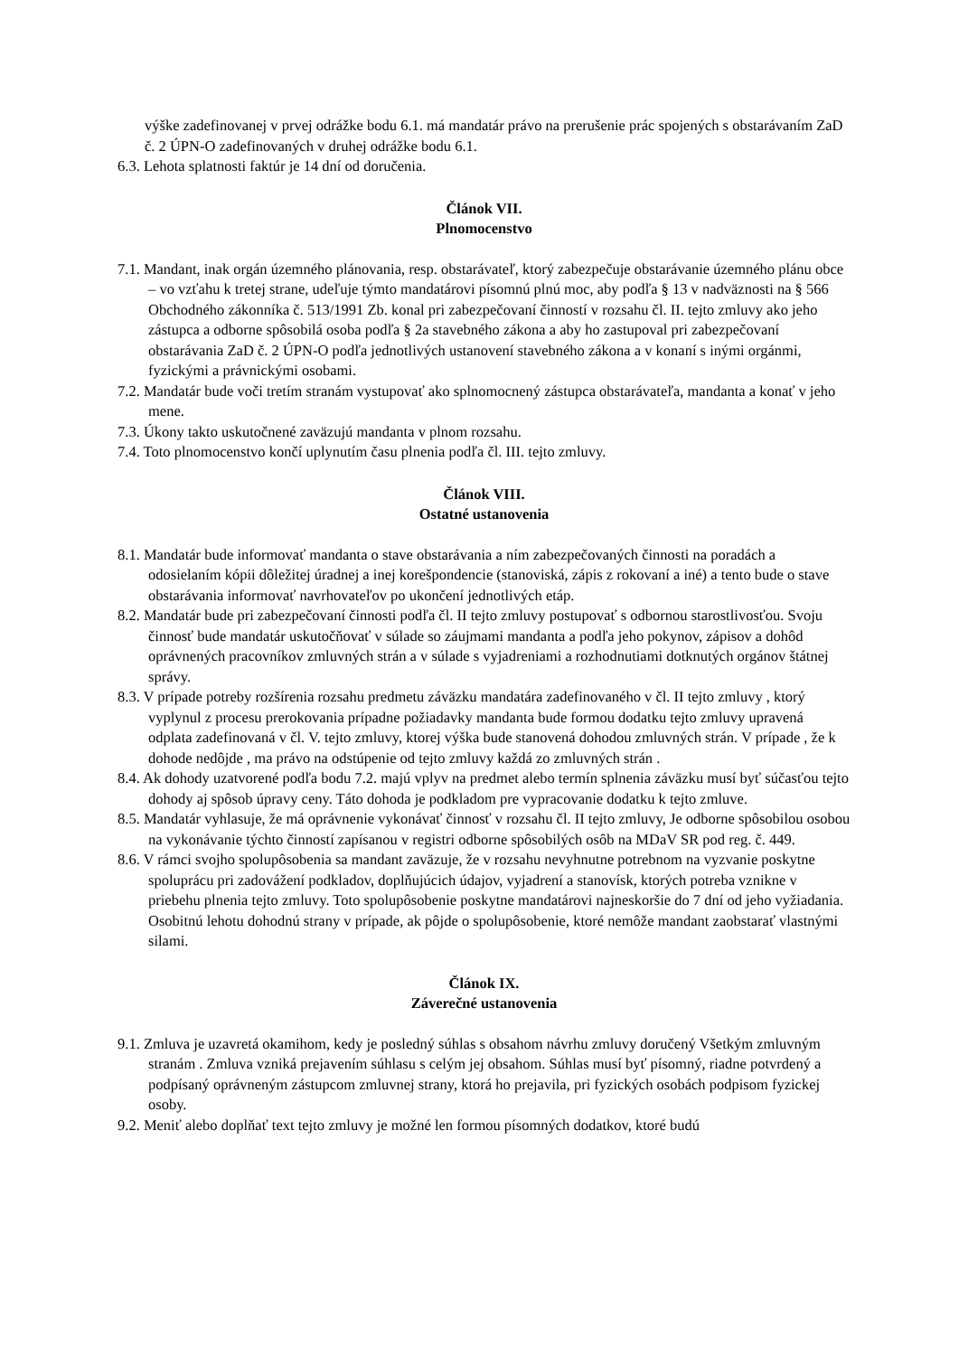výške zadefinovanej v prvej odrážke bodu 6.1. má mandatár právo na prerušenie prác spojených s obstarávaním ZaD č. 2 ÚPN-O zadefinovaných v druhej odrážke bodu 6.1.
6.3. Lehota splatnosti faktúr je 14 dní od doručenia.
Článok VII.
Plnomocenstvo
7.1. Mandant, inak orgán územného plánovania, resp. obstarávateľ, ktorý zabezpečuje obstarávanie územného plánu obce – vo vzťahu k tretej strane, udeľuje týmto mandatárovi písomnú plnú moc, aby podľa § 13 v nadväznosti na § 566 Obchodného zákonníka č. 513/1991 Zb. konal pri zabezpečovaní činností v rozsahu čl. II. tejto zmluvy ako jeho zástupca a odborne spôsobilá osoba podľa § 2a stavebného zákona a aby ho zastupoval pri zabezpečovaní obstarávania ZaD č. 2 ÚPN-O podľa jednotlivých ustanovení stavebného zákona a v konaní s inými orgánmi, fyzickými a právnickými osobami.
7.2. Mandatár bude voči tretím stranám vystupovať ako splnomocnený zástupca obstarávateľa, mandanta a konať v jeho mene.
7.3. Úkony takto uskutočnené zaväzujú mandanta v plnom rozsahu.
7.4. Toto plnomocenstvo končí uplynutím času plnenia podľa čl. III. tejto zmluvy.
Článok VIII.
Ostatné ustanovenia
8.1. Mandatár bude informovať mandanta o stave obstarávania a ním zabezpečovaných činnosti na poradách a odosielaním kópii dôležitej úradnej a inej korešpondencie (stanoviská, zápis z rokovaní a iné) a tento bude o stave obstarávania informovať navrhovateľov po ukončení jednotlivých etáp.
8.2. Mandatár bude pri zabezpečovaní činnosti podľa čl. II tejto zmluvy postupovať s odbornou starostlivosťou. Svoju činnosť bude mandatár uskutočňovať v súlade so záujmami mandanta a podľa jeho pokynov, zápisov a dohôd oprávnených pracovníkov zmluvných strán a v súlade s vyjadreniami a rozhodnutiami dotknutých orgánov štátnej správy.
8.3. V prípade potreby rozšírenia rozsahu predmetu záväzku mandatára zadefinovaného v čl. II tejto zmluvy , ktorý vyplynul z procesu prerokovania prípadne požiadavky mandanta bude formou dodatku tejto zmluvy upravená odplata zadefinovaná v čl. V. tejto zmluvy, ktorej výška bude stanovená dohodou zmluvných strán. V prípade , že k dohode nedôjde , ma právo na odstúpenie od tejto zmluvy každá zo zmluvných strán .
8.4. Ak dohody uzatvorené podľa bodu 7.2. majú vplyv na predmet alebo termín splnenia záväzku musí byť súčasťou tejto dohody aj spôsob úpravy ceny. Táto dohoda je podkladom pre vypracovanie dodatku k tejto zmluve.
8.5. Mandatár vyhlasuje, že má oprávnenie vykonávať činnosť v rozsahu čl. II tejto zmluvy, Je odborne spôsobilou osobou na vykonávanie týchto činností zapísanou v registri odborne spôsobilých osôb na MDaV SR pod reg. č. 449.
8.6. V rámci svojho spolupôsobenia sa mandant zaväzuje, že v rozsahu nevyhnutne potrebnom na vyzvanie poskytne spoluprácu pri zadovážení podkladov, doplňujúcich údajov, vyjadrení a stanovísk, ktorých potreba vznikne v priebehu plnenia tejto zmluvy. Toto spolupôsobenie poskytne mandatárovi najneskoršie do 7 dní od jeho vyžiadania. Osobitnú lehotu dohodnú strany v prípade, ak pôjde o spolupôsobenie, ktoré nemôže mandant zaobstarať vlastnými silami.
Článok IX.
Záverečné ustanovenia
9.1. Zmluva je uzavretá okamihom, kedy je posledný súhlas s obsahom návrhu zmluvy doručený Všetkým zmluvným stranám . Zmluva vzniká prejavením súhlasu s celým jej obsahom. Súhlas musí byť písomný, riadne potvrdený a podpísaný oprávneným zástupcom zmluvnej strany, ktorá ho prejavila, pri fyzických osobách podpisom fyzickej osoby.
9.2. Meniť alebo doplňať text tejto zmluvy je možné len formou písomných dodatkov, ktoré budú